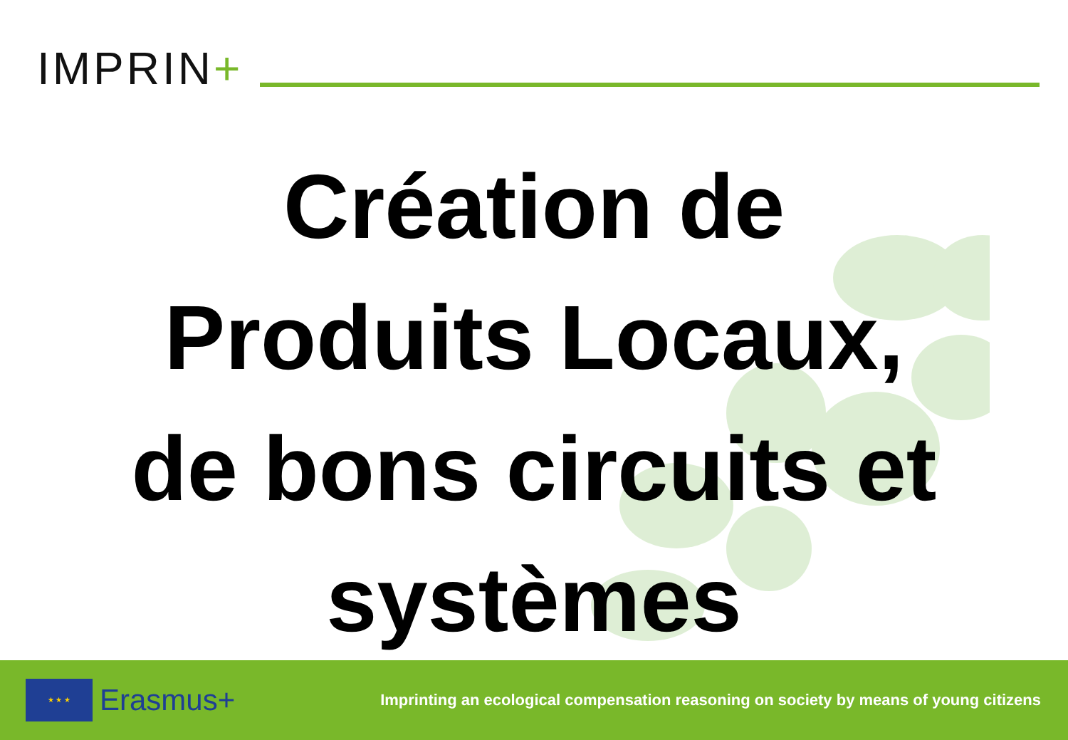IMPRIN+
Création de
Produits Locaux,
de bons circuits et
systèmes
★ ★ ★
Erasmus+
Imprinting an ecological compensation reasoning on society by means of young citizens